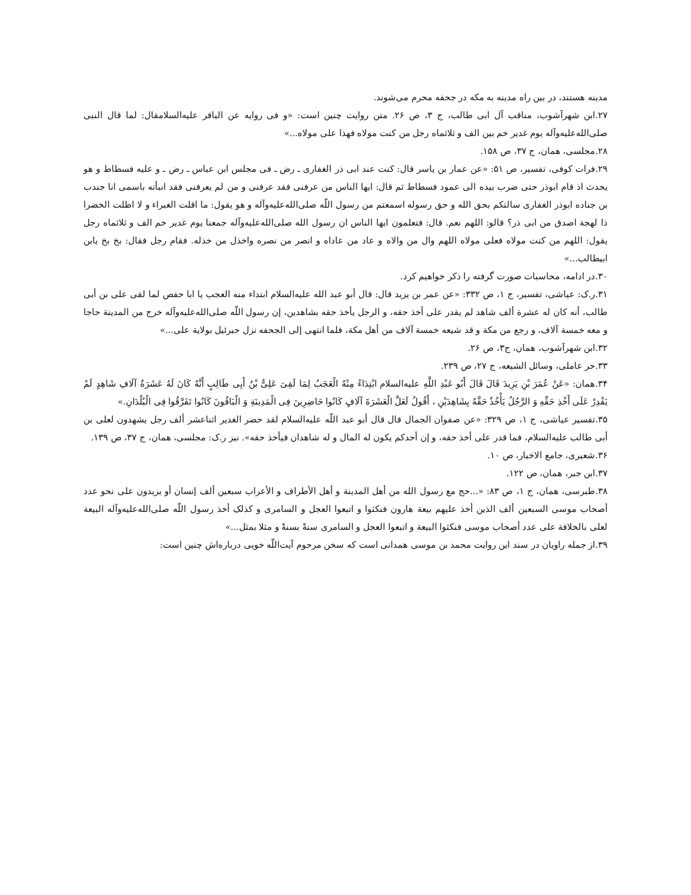مدینه هستند، در بین راه مدینه به مکه در جحفه محرم می‌شوند.
۲۷.ابن شهرآشوب، مناقب آل ابی طالب، ج ۳، ص ۲۶. متن روایت چنین است: «و فی روایه عن الباقر علیه‌السلامقال: لما قال النبی صلی‌الله‌علیه‌وآله یوم غدیر خم بین الف و ثلاثماه رجل من کنت مولاه فهذا علی مولاه...»
۲۸.مجلسی، همان، ج ۳۷، ص ۱۵۸.
۲۹.فرات کوفی، تفسیر، ص ۵۱: «عن عمار بن یاسر قال: کنت عند ابی ذر الغفاری ـ رض ـ فی مجلس ابن عباس ـ رض ـ و علیه فسطاط و هو یحدث اذ قام ابوذر حتی ضرب بیده الی عمود فسطاط ثم قال: ایها الناس من عرفنی فقد عرفنی و من لم یعرفنی فقد انبأته باسمی انا جندب بن جناده ابوذر الغفاری سالتکم بحق الله و حق رسوله اسمعتم من رسول اللّه صلی‌الله‌علیه‌وآله و هو یقول: ما اقلت الغبراء و لا اظلت الخضرا ذا لهجة اصدق من ابی ذر؟ قالو: اللهم نعم. قال: فتعلمون ایها الناس ان رسول الله صلی‌الله‌علیه‌وآله جمعنا یوم غدیر خم الف و ثلاثماه رجل یقول: اللهم من کنت مولاه فعلی مولاه اللهم وال من والاه و عاد من عاداه و انصر من نصره واخذل من خذله. فقام رجل فقال: بخ بخ یابن ابیطالب...»
۳۰.در ادامه، محاسبات صورت گرفته را ذکر خواهیم کرد.
۳۱.ر.ک: عیاشی، تفسیر، ج ۱، ص ۳۳۲: «عن عمر بن یزید قال: قال أبو عبد الله علیه‌السلام ابتداء منه العجب یا ابا حفص لما لقی علی بن أبی طالب، أنه کان له عشرة ألف شاهد لم یقدر علی أخذ حقه، و الرجل یأخذ حقه بشاهدین، إن رسول اللّه صلی‌الله‌علیه‌وآله خرج من المدینة حاجا و معه خمسة آلاف، و رجع من مکة و قد شیعه خمسة آلاف من أهل مکة، فلما انتهی إلی الجحفه نزل جبرئیل بولایة علی...»
۳۲.ابن شهرآشوب، همان، ج۳، ص ۲۶.
۳۳.حر عاملی، وسائل الشیعه، ج ۲۷، ص ۲۳۹.
۳۴.همان: «عَنْ عُمَرَ بْنِ یَزِیدَ قَالَ قَالَ أَبُو عَبْدِ اللَّهِ علیه‌السلام ابْتِدَاءً مِنْهُ الْعَجَبُ لِمَا لَقِیَ عَلِیُّ بْنُ أَبِی طَالِبٍ أَنَّهُ کَانَ لَهُ عَشَرَةُ آلَافِ شَاهِدٍ لَمْ یَقْدِرْ عَلَی أَخْذِ حَقِّهِ وَ الرَّجُلُ یَأْخُذُ حَقَّهُ بِشَاهِدَیْنِ ، أَقُولُ لَعَلَّ الْعَشَرَةَ آلَافٍ کَانُوا حَاضِرِینَ فِی الْمَدِینَةِ وَ الْبَاقُونَ کَانُوا تَفَرَّقُوا فِی الْبُلْدَانِ.»
۳۵.تفسیر عیاشی، ج ۱، ص ۳۲۹: «عن صفوان الجمال قال قال أبو عبد اللّه علیه‌السلام لقد حضر الغدیر اثناعشر ألف رجل یشهدون لعلی بن أبی طالب علیه‌السلام، فما قدر علی أخذ حقه، و إن أحدکم یکون له المال و له شاهدان فیأخذ حقه». نیز ر.ک: مجلسی، همان، ج ۳۷، ص ۱۳۹.
۳۶.شعیری، جامع الاخبار، ص ۱۰.
۳۷.ابن جبر، همان، ص ۱۲۲.
۳۸.طبرسی، همان، ج ۱، ص ۸۳: «...حج مع رسول الله من أهل المدینة و أهل الأطراف و الأعراب سبعین ألف إنسان أو یزیدون علی نحو عدد أصحاب موسی السبعین ألف الذین أخذ علیهم بیعة هارون فنکثوا و اتبعوا العجل و السامری و کذلک أخذ رسول اللّه صلی‌الله‌علیه‌وآله البیعة لعلی بالخلافة علی عدد أصحاب موسی فنکثوا البیعة و اتبعوا العجل و السامری سنةً بسنةً و مثلا بمثل...»
۳۹.از جمله راویان در سند این روایت محمد بن موسی همدانی است که سخن مرحوم آیت‌اللّه خویی درباره‌اش چنین است: